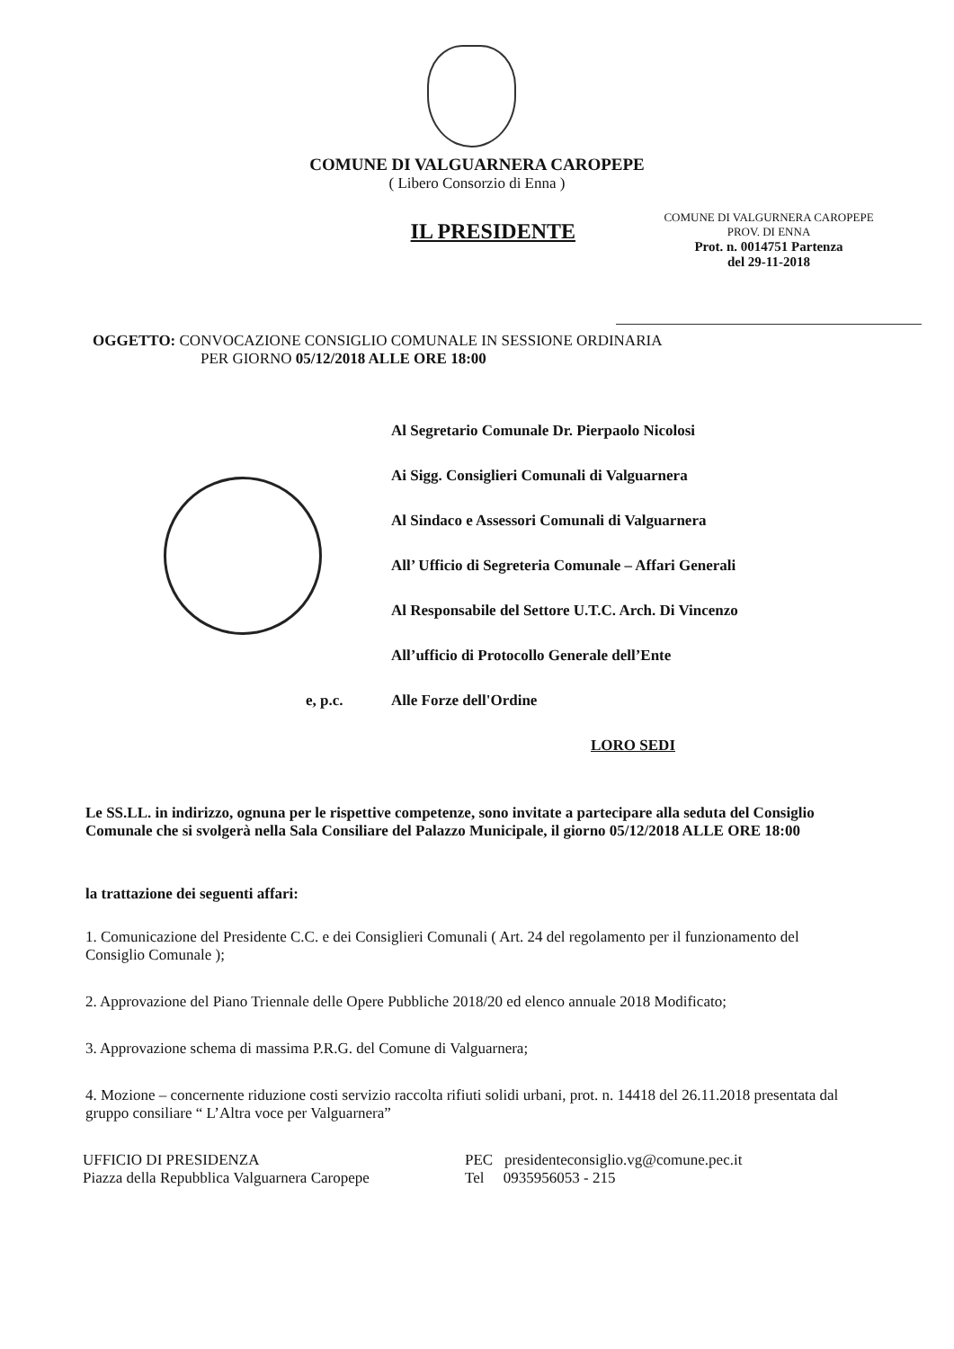COMUNE DI VALGUARNERA CAROPEPE
( Libero Consorzio di Enna )
IL PRESIDENTE
COMUNE DI VALGURNERA CAROPEPE
PROV. DI ENNA
Prot. n. 0014751 Partenza
del 29-11-2018
OGGETTO: CONVOCAZIONE CONSIGLIO COMUNALE IN SESSIONE ORDINARIA
PER GIORNO 05/12/2018 ALLE ORE 18:00
Al Segretario Comunale Dr. Pierpaolo Nicolosi
Ai Sigg. Consiglieri Comunali di Valguarnera
Al Sindaco e Assessori Comunali di Valguarnera
All’ Ufficio di Segreteria Comunale – Affari Generali
Al Responsabile del Settore U.T.C. Arch. Di Vincenzo
All’ufficio di Protocollo Generale dell’Ente
e, p.c. Alle Forze dell'Ordine
LORO SEDI
Le SS.LL. in indirizzo, ognuna per le rispettive competenze, sono invitate a partecipare alla seduta del Consiglio Comunale che si svolgerà nella Sala Consiliare del Palazzo Municipale, il giorno 05/12/2018 ALLE ORE 18:00
la trattazione dei seguenti affari:
1. Comunicazione del Presidente C.C. e dei Consiglieri Comunali ( Art. 24 del regolamento per il funzionamento del Consiglio Comunale );
2. Approvazione del Piano Triennale delle Opere Pubbliche 2018/20 ed elenco annuale 2018 Modificato;
3. Approvazione schema di massima P.R.G. del Comune di Valguarnera;
4. Mozione – concernente riduzione costi servizio raccolta rifiuti solidi urbani, prot. n. 14418 del 26.11.2018 presentata dal gruppo consiliare “ L’Altra voce per Valguarnera”
UFFICIO DI PRESIDENZA
Piazza della Repubblica Valguarnera Caropepe
PEC presidenteconsiglio.vg@comune.pec.it
Tel 0935956053 - 215